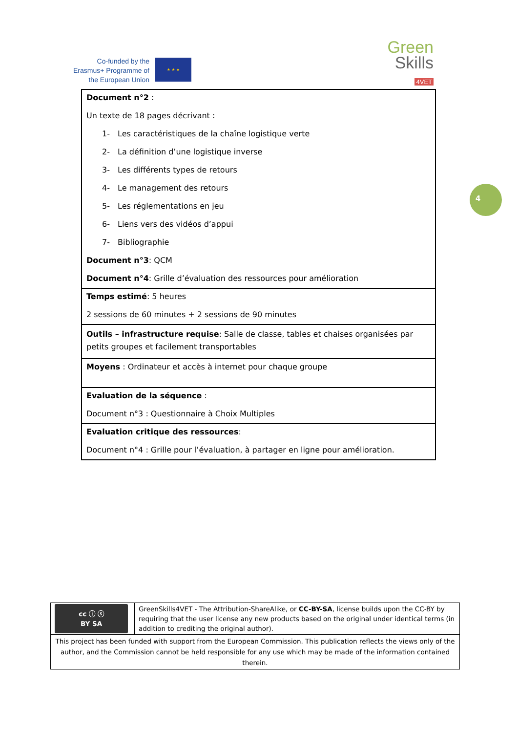Co-funded by the Erasmus+ Programme of the European Union
★ ★ ★
Green
Skills
4VET
| Document n°2 : Un texte de 18 pages décrivant : 1- Les caractéristiques de la chaîne logistique verte 2- La définition d’une logistique inverse 3- Les différents types de retours 4- Le management des retours 5- Les réglementations en jeu 6- Liens vers des vidéos d’appui 7- Bibliographie Document n°3 : QCM Document n°4 : Grille d’évaluation des ressources pour amélioration |
| Temps estimé : 5 heures 2 sessions de 60 minutes + 2 sessions de 90 minutes |
| Outils – infrastructure requise : Salle de classe, tables et chaises organisées par petits groupes et facilement transportables |
| Moyens : Ordinateur et accès à internet pour chaque groupe |
| Evaluation de la séquence : Document n°3 : Questionnaire à Choix Multiples |
| Evaluation critique des ressources : Document n°4 : Grille pour l’évaluation, à partager en ligne pour amélioration. |
4
| cc ⓘ ⓢ BY SA | GreenSkills4VET - The Attribution-ShareAlike, or CC-BY-SA , license builds upon the CC-BY by requiring that the user license any new products based on the original under identical terms (in addition to crediting the original author). |
| This project has been funded with support from the European Commission. This publication reflects the views only of the author, and the Commission cannot be held responsible for any use which may be made of the information contained therein. | |